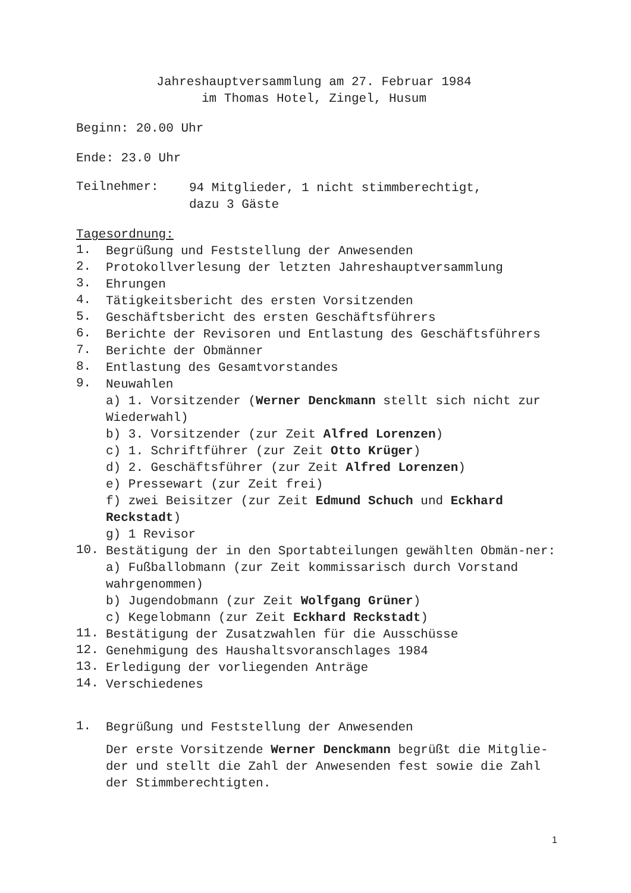Jahreshauptversammlung am 27. Februar 1984
im Thomas Hotel, Zingel, Husum
Beginn: 20.00 Uhr
Ende: 23.0 Uhr
Teilnehmer:
94 Mitglieder, 1 nicht stimmberechtigt,
dazu 3 Gäste
Tagesordnung:
1.
Begrüßung und Feststellung der Anwesenden
2.
Protokollverlesung der letzten Jahreshauptversammlung
3.
Ehrungen
4.
Tätigkeitsbericht des ersten Vorsitzenden
5.
Geschäftsbericht des ersten Geschäftsführers
6.
Berichte der Revisoren und Entlastung des Geschäftsführers
7.
Berichte der Obmänner
8.
Entlastung des Gesamtvorstandes
9.
Neuwahlen
a) 1. Vorsitzender (Werner Denckmann stellt sich nicht zur Wiederwahl)
b) 3. Vorsitzender (zur Zeit Alfred Lorenzen)
c) 1. Schriftführer (zur Zeit Otto Krüger)
d) 2. Geschäftsführer (zur Zeit Alfred Lorenzen)
e) Pressewart (zur Zeit frei)
f) zwei Beisitzer (zur Zeit Edmund Schuch und Eckhard Reckstadt)
g) 1 Revisor
10.
Bestätigung der in den Sportabteilungen gewählten Obmän-ner:
a) Fußballobmann (zur Zeit kommissarisch durch Vorstand wahrgenommen)
b) Jugendobmann (zur Zeit Wolfgang Grüner)
c) Kegelobmann (zur Zeit Eckhard Reckstadt)
11.
Bestätigung der Zusatzwahlen für die Ausschüsse
12.
Genehmigung des Haushaltsvoranschlages 1984
13.
Erledigung der vorliegenden Anträge
14.
Verschiedenes
1.
Begrüßung und Feststellung der Anwesenden
Der erste Vorsitzende Werner Denckmann begrüßt die Mitglie-der und stellt die Zahl der Anwesenden fest sowie die Zahl der Stimmberechtigten.
1